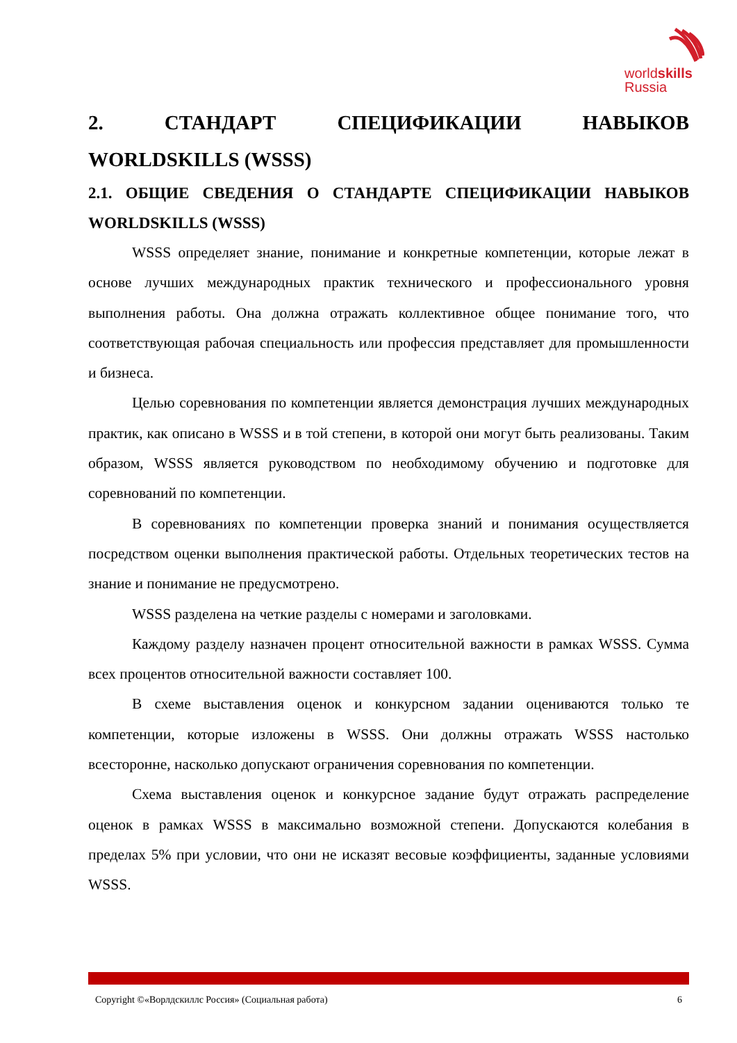worldskills
Russia
2. СТАНДАРТ СПЕЦИФИКАЦИИ НАВЫКОВ WORLDSKILLS (WSSS)
2.1. ОБЩИЕ СВЕДЕНИЯ О СТАНДАРТЕ СПЕЦИФИКАЦИИ НАВЫКОВ WORLDSKILLS (WSSS)
WSSS определяет знание, понимание и конкретные компетенции, которые лежат в основе лучших международных практик технического и профессионального уровня выполнения работы. Она должна отражать коллективное общее понимание того, что соответствующая рабочая специальность или профессия представляет для промышленности и бизнеса.
Целью соревнования по компетенции является демонстрация лучших международных практик, как описано в WSSS и в той степени, в которой они могут быть реализованы. Таким образом, WSSS является руководством по необходимому обучению и подготовке для соревнований по компетенции.
В соревнованиях по компетенции проверка знаний и понимания осуществляется посредством оценки выполнения практической работы. Отдельных теоретических тестов на знание и понимание не предусмотрено.
WSSS разделена на четкие разделы с номерами и заголовками.
Каждому разделу назначен процент относительной важности в рамках WSSS. Сумма всех процентов относительной важности составляет 100.
В схеме выставления оценок и конкурсном задании оцениваются только те компетенции, которые изложены в WSSS. Они должны отражать WSSS настолько всесторонне, насколько допускают ограничения соревнования по компетенции.
Схема выставления оценок и конкурсное задание будут отражать распределение оценок в рамках WSSS в максимально возможной степени. Допускаются колебания в пределах 5% при условии, что они не исказят весовые коэффициенты, заданные условиями WSSS.
Copyright ©«Ворлдскиллс Россия» (Социальная работа) 6